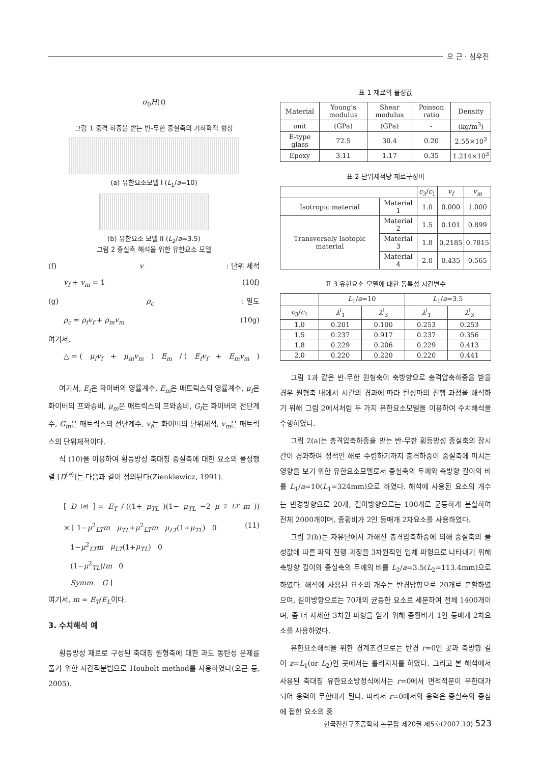오 근 · 심우진
σ<sub>0</sub>H(t)
그림 1 충격 하중을 받는 반-무한 중실축의 기하학적 형상
(a) 유한요소모델 I (L<sub>1</sub>/a=10)
(b) 유한요소 모델 II (L<sub>2</sub>/a=3.5)
그림 2 중실축 해석을 위한 유한요소 모델
(f) v : 단위 체적
v<sub>f</sub> + v<sub>m</sub> = 1 (10f)
(g) ρ<sub>c</sub> : 밀도
ρ<sub>c</sub> = ρ<sub>f</sub>v<sub>f</sub> + ρ<sub>m</sub>v<sub>m</sub> (10g)
여기서,
△ = (μ<sub>f</sub>v<sub>f</sub> + μ<sub>m</sub>v<sub>m</sub>) E<sub>m</sub> / (E<sub>f</sub>v<sub>f</sub> + E<sub>m</sub>v<sub>m</sub>)
여기서, E<sub>f</sub>은 화이버의 영률계수, E<sub>m</sub>은 매트릭스의 영률계수, μ<sub>f</sub>은 화이버의 프와송비, μ<sub>m</sub>은 매트릭스의 프와송비, G<sub>f</sub>는 화이버의 전단계수, G<sub>m</sub>은 매트릭스의 전단계수, v<sub>f</sub>는 화이버의 단위체적, v<sub>m</sub>은 매트릭스의 단위체적이다.
식 (10)을 이용하여 횡등방성 축대칭 중실축에 대한 요소의 물성행렬 [D<sup>(e)</sup>]는 다음과 같이 정의된다(Zienkiewicz, 1991).
[D<sup>(e)</sup>] = E<sub>T</sub> / ((1+ μ<sub>TL</sub>)(1− μ<sub>TL</sub> −2 μ<sup>2</sup><sub>LT</sub> m))
× [ 1−μ<sup>2</sup><sub>LT</sub>m μ<sub>TL</sub>+μ<sup>2</sup><sub>LT</sub>m μ<sub>LT</sub>(1+μ<sub>TL</sub>) 0
1−μ<sup>2</sup><sub>LT</sub>m μ<sub>LT</sub>(1+μ<sub>TL</sub>) 0
(1−μ<sup>2</sup><sub>TL</sub>)/m 0
Symm. G ] (11)
여기서, m = E<sub>T</sub>/E<sub>L</sub>이다.
3. 수치해석 예
횡등방성 재료로 구성된 축대칭 원형축에 대한 과도 동탄성 문제를 풀기 위한 시간적분법으로 Houbolt method를 사용하였다(오근 등, 2005).
표 1 재료의 물성값
| Material | Young's modulus | Shear modulus | Poisson ratio | Density |
| --- | --- | --- | --- | --- |
| unit | (GPa) | (GPa) | - | (kg/m<sup>3</sup>) |
| E-type glass | 72.5 | 30.4 | 0.20 | 2.55×10<sup>3</sup> |
| Epoxy | 3.11 | 1.17 | 0.35 | 1.214×10<sup>3</sup> |
표 2 단위체적당 재료구성비
| | | c<sub>3</sub>/ c<sub>1</sub> | v<sub>f</sub> | v<sub>m</sub> |
| --- | --- | --- | --- | --- |
| Isotropic material | Material 1 | 1.0 | 0.000 | 1.000 |
| Transversely Isotopic material | Material 2 | 1.5 | 0.101 | 0.899 |
| | Material 3 | 1.8 | 0.2185 | 0.7815 |
| | Material 4 | 2.0 | 0.435 | 0.565 |
표 3 유한요소 모델에 대한 동특성 시간변수
| | L<sub>1</sub>/ a =10 | | L<sub>1</sub>/ a =3.5 | |
| --- | --- | --- | --- | --- |
| c<sub>3</sub>/ c<sub>1</sub> | λ<sup>i</sup><sub>1</sub> | λ<sup>i</sup><sub>3</sub> | λ<sup>i</sup><sub>1</sub> | λ<sup>i</sup><sub>3</sub> |
| 1.0 | 0.201 | 0.100 | 0.253 | 0.253 |
| 1.5 | 0.237 | 0.917 | 0.237 | 0.356 |
| 1.8 | 0.229 | 0.206 | 0.229 | 0.413 |
| 2.0 | 0.220 | 0.220 | 0.220 | 0.441 |
그림 1과 같은 반-무한 원형축이 축방향으로 충격압축하중을 받을 경우 원형축 내에서 시간의 경과에 따라 탄성파의 진행 과정을 해석하기 위해 그림 2에서처럼 두 가지 유한요소모델을 이용하여 수치해석을 수행하였다.
그림 2(a)는 충격압축하중을 받는 반-무한 횡등방성 중실축의 장시간이 경과하여 정적인 해로 수렴하기까지 충격하중이 중실축에 미치는 영향을 보기 위한 유한요소모델로서 중실축의 두께와 축방향 길이의 비를 L<sub>1</sub>/a=10(L<sub>1</sub>=324mm)으로 하였다. 해석에 사용된 요소의 개수는 반경방향으로 20개, 길이방향으로는 100개로 균등하게 분할하여 전체 2000개이며, 종횡비가 2인 등매개 2차요소를 사용하였다.
그림 2(b)는 자유단에서 가해진 충격압축하중에 의해 중실축의 물성값에 따른 파의 진행 과정을 3차원적인 입체 파형으로 나타내기 위해 축방향 길이와 중실축의 두께의 비를 L<sub>2</sub>/a=3.5(L<sub>2</sub>=113.4mm)으로 하였다. 해석에 사용된 요소의 개수는 반경방향으로 20개로 분할하였으며, 길이방향으로는 70개의 균등한 요소로 세분하여 전체 1400개이며, 좀 더 자세한 3차원 파형을 얻기 위해 종횡비가 1인 등매개 2차요소를 사용하였다.
유한요소해석을 위한 경계조건으로는 반경 r=0인 곳과 축방향 길이 z=L<sub>1</sub>(or L<sub>2</sub>)인 곳에서는 롤러지지를 하였다. 그리고 본 해석에서 사용된 축대칭 유한요소방정식에서는 r=0에서 면적적분이 무한대가 되어 응력이 무한대가 된다. 따라서 r=0에서의 응력은 중실축의 중심에 접한 요소의 중
한국전산구조공학회 논문집 제20권 제5호(2007.10) 523